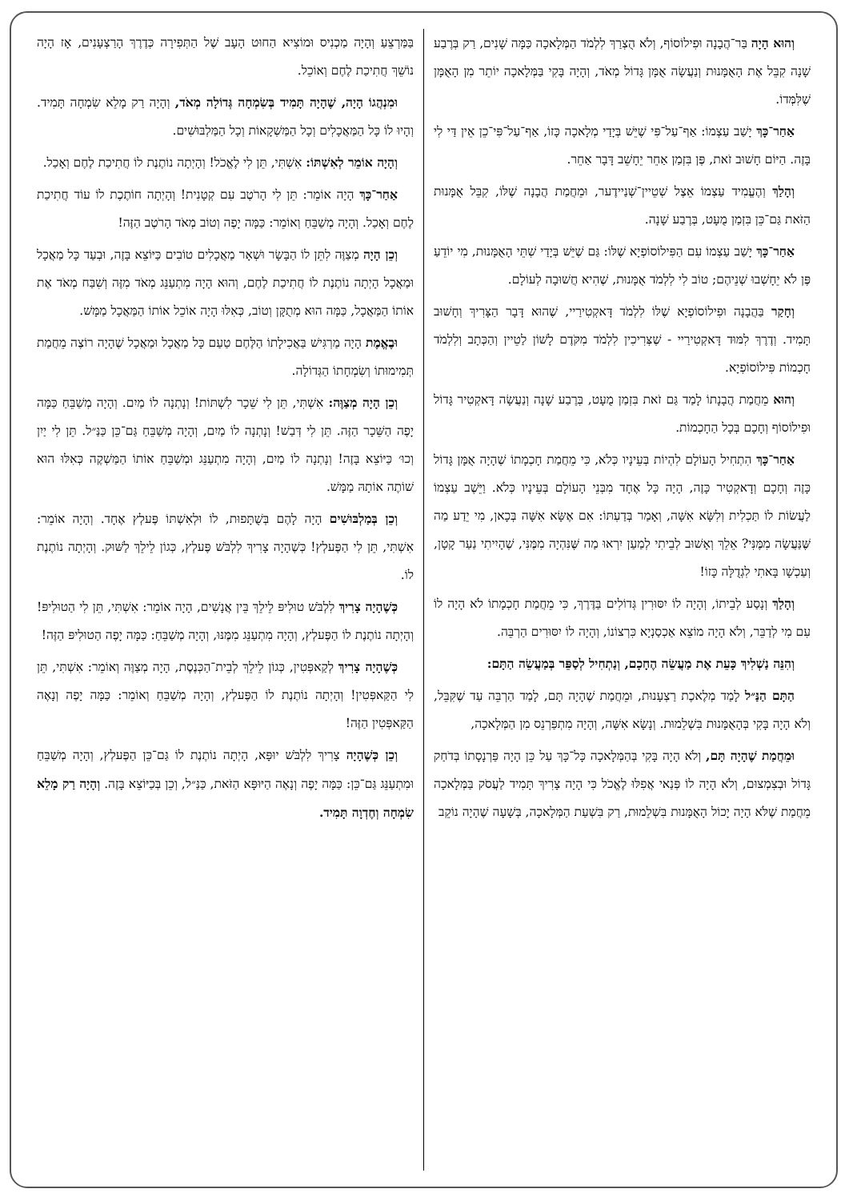וְהוּא הָיָה בַּר־הֲבָנָה וּפִילוֹסוֹף, וְלֹא הֻצְרַךְ לִלְמֹד הַמְּלָאכָה כַּמָּה שָׁנִים, רַק בְּרֶבַע שָׁנָה קִבֵּל אֶת הָאֻמָּנוּת וְנַעֲשָׂה אֻמָּן גָּדוֹל מְאֹד, וְהָיָה בָּקִי בַּמְּלָאכָה יוֹתֵר מִן הָאֻמָּן שֶׁלִּמְּדוֹ.
אַחַר־כָּךְ יָשַׁב עַצְמוֹ: אַף־עַל־פִּי שֶׁיֵּשׁ בְּיָדַי מְלָאכָה כָּזוֹ, אַף־עַל־פִּי־כֵן אֵין דַּי לִי בָּזֶה. הַיּוֹם חָשׁוּב זֹאת, פֶּן בִּזְמַן אַחֵר יֵחָשֵׁב דָּבָר אַחֵר.
וְהָלַךְ וְהֶעֱמִיד עַצְמוֹ אֵצֶל שְׁטֵיין־שְׁנַיידֶער, וּמֵחֲמַת הֲבָנָה שֶׁלּוֹ, קִבֵּל אֻמָּנוּת הַזֹּאת גַּם־כֵּן בִּזְמַן מֻעָט, בְּרֶבַע שָׁנָה.
אַחַר־כָּךְ יָשַׁב עַצְמוֹ עִם הַפִּילוֹסוֹפְיָא שֶׁלּוֹ: גַּם שֶׁיֵּשׁ בְּיָדַי שְׁתֵּי הָאֻמָּנוּת, מִי יוֹדֵעַ פֶּן לֹא יֵחָשְׁבוּ שְׁנֵיהֶם; טוֹב לִי לִלְמֹד אֻמָּנוּת, שֶׁהִיא חֲשׁוּבָה לְעוֹלָם.
וְחָקַר בַּהֲבָנָה וּפִילוֹסוֹפְיָא שֶׁלּוֹ לִלְמֹד דָּאקְטִירַיי, שֶׁהוּא דָּבָר הַצָּרִיךְ וְחָשׁוּב תָּמִיד. וְדֶרֶךְ לִמּוּד דָּאקְטִירַיי - שֶׁצְּרִיכִין לִלְמֹד מִקֹּדֶם לָשׁוֹן לַטֵיין וְהַכְּתָב וְלִלְמֹד חָכְמוֹת פִּילוֹסוֹפְיָא.
וְהוּא מֵחֲמַת הֲבָנָתוֹ לָמַד גַּם זֹאת בִּזְמַן מֻעָט, בְּרֶבַע שָׁנָה וְנַעֲשָׂה דָּאקְטִיר גָּדוֹל וּפִילוֹסוֹף וְחָכָם בְּכָל הַחָכְמוֹת.
אַחַר־כָּךְ הִתְחִיל הָעוֹלָם לִהְיוֹת בְּעֵינָיו כְּלֹא, כִּי מֵחֲמַת חָכְמָתוֹ שֶׁהָיָה אֻמָּן גָּדוֹל כָּזֶה וְחָכָם וְדָאקְטִיר כָּזֶה, הָיָה כָּל אֶחָד מִבְּנֵי הָעוֹלָם בְּעֵינָיו כְּלֹא. וַיֵּשֶׁב עַצְמוֹ לַעֲשׂוֹת לוֹ תַּכְלִית וְלִשָּׂא אִשָּׁה, וְאָמַר בְּדַעְתּוֹ: אִם אֶשָּׂא אִשָּׁה בְּכָאן, מִי יֵדַע מַה שֶּׁנַּעֲשָׂה מִמֶּנִּי? אֵלֵךְ וְאָשׁוּב לְבֵיתִי לְמַעַן יִרְאוּ מַה שֶּׁנִּהְיָה מִמֶּנִּי, שֶׁהָיִיתִי נַעַר קָטָן, וְעַכְשָׁו בָּאתִי לִגְדֻלָּה כָּזוֹ!
וְהָלַךְ וְנָסַע לְבֵיתוֹ, וְהָיָה לוֹ יִסּוּרִין גְּדוֹלִים בַּדֶּרֶךְ, כִּי מֵחֲמַת חָכְמָתוֹ לֹא הָיָה לוֹ עִם מִי לְדַבֵּר, וְלֹא הָיָה מוֹצֵא אַכְסַנְיָא כִּרְצוֹנוֹ, וְהָיָה לוֹ יִסּוּרִים הַרְבֵּה.
וְהִנֵּה נַשְׁלִיךְ כָּעֵת אֶת מַעֲשֵׂה הֶחָכָם, וְנַתְחִיל לְסַפֵּר בְּמַעֲשֵׂה הַתָּם:
הַתָּם הַנַּ״ל לָמַד מְלֶאכֶת רַצְעָנוּת, וּמֵחֲמַת שֶׁהָיָה תָּם, לָמַד הַרְבֵּה עַד שֶׁקִּבֵּל, וְלֹא הָיָה בָּקִי בְּהָאֻמָּנוּת בִּשְׁלֵמוּת. וְנָשָׂא אִשָּׁה, וְהָיָה מִתְפַּרְנֵס מִן הַמְּלָאכָה,
וּמֵחֲמַת שֶׁהָיָה תָּם, וְלֹא הָיָה בָּקִי בְּהַמְּלָאכָה כָּל־כָּךְ עַל כֵּן הָיָה פַּרְנָסָתוֹ בְּדֹחַק גָּדוֹל וּבְצִמְצוּם, וְלֹא הָיָה לוֹ פְּנַאי אֲפִלּוּ לֶאֱכֹל כִּי הָיָה צָרִיךְ תָּמִיד לַעֲסֹק בַּמְּלָאכָה מֵחֲמַת שֶׁלֹּא הָיָה יָכוֹל הָאֻמָּנוּת בִּשְׁלֵמוּת, רַק בִּשְׁעַת הַמְּלָאכָה, בְּשָׁעָה שֶׁהָיָה נוֹקֵב
בַּמַּרְצֵעַ וְהָיָה מַכְנִיס וּמוֹצִיא הַחוּט הָעָב שֶׁל הַתְּפִירָה כְּדֶרֶךְ הָרַצְעָנִים, אָז הָיָה נוֹשֵׁךְ חֲתִיכַת לֶחֶם וְאוֹכֵל.
וּמִנְהֲגוֹ הָיָה, שֶׁהָיָה תָּמִיד בְּשִׂמְחָה גְּדוֹלָה מְאֹד, וְהָיָה רַק מָלֵא שִׂמְחָה תָּמִיד. וְהָיוּ לוֹ כָּל הַמַּאֲכָלִים וְכָל הַמַּשְׁקָאוֹת וְכָל הַמַּלְבּוּשִׁים.
וְהָיָה אוֹמֵר לְאִשְׁתּוֹ: אִשְׁתִּי, תֵּן לִי לֶאֱכֹל! וְהָיְתָה נוֹתֶנֶת לוֹ חֲתִיכַת לֶחֶם וְאָכַל.
אַחַר־כָּךְ הָיָה אוֹמֵר: תֵּן לִי הָרֹטֶב עִם קְטָנִית! וְהָיְתָה חוֹתֶכֶת לוֹ עוֹד חֲתִיכַת לֶחֶם וְאָכַל. וְהָיָה מְשַׁבֵּחַ וְאוֹמֵר: כַּמָּה יָפֶה וְטוֹב מְאֹד הָרֹטֶב הַזֶּה!
וְכֵן הָיָה מְצַוֶּה לִתֵּן לוֹ הַבָּשָׂר וּשְׁאָר מַאֲכָלִים טוֹבִים כַּיּוֹצֵא בָּזֶה, וּבְעַד כָּל מַאֲכָל וּמַאֲכָל הָיְתָה נוֹתֶנֶת לוֹ חֲתִיכַת לֶחֶם, וְהוּא הָיָה מִתְעַנֵּג מְאֹד מִזֶּה וְשִׁבַּח מְאֹד אֶת אוֹתוֹ הַמַּאֲכָל, כַּמָּה הוּא מְתֻקָּן וְטוֹב, כְּאִלּוּ הָיָה אוֹכֵל אוֹתוֹ הַמַּאֲכָל מַמָּשׁ.
וּבֶאֱמֶת הָיָה מַרְגִּישׁ בַּאֲכִילָתוֹ הַלֶּחֶם טַעַם כָּל מַאֲכָל וּמַאֲכָל שֶׁהָיָה רוֹצֶה מֵחֲמַת תְּמִימוּתוֹ וְשִׂמְחָתוֹ הַגְּדוֹלָה.
וְכֵן הָיָה מְצַוֶּה: אִשְׁתִּי, תֵּן לִי שֵׁכָר לִשְׁתּוֹת! וְנָתְנָה לוֹ מַיִם. וְהָיָה מְשַׁבֵּחַ כַּמָּה יָפֶה הַשֵּׁכָר הַזֶּה. תֵּן לִי דְּבַשׁ! וְנָתְנָה לוֹ מַיִם, וְהָיָה מְשַׁבֵּחַ גַּם־כֵּן כַּנַּ״ל. תֵּן לִי יַיִן וְכוּ׳ כַּיּוֹצֵא בָּזֶה! וְנָתְנָה לוֹ מַיִם, וְהָיָה מִתְעַנֵּג וּמְשַׁבֵּחַ אוֹתוֹ הַמַּשְׁקֶה כְּאִלּוּ הוּא שׁוֹתֶה אוֹתָהּ מַמָּשׁ.
וְכֵן בְּמַלְבּוּשִׁים הָיָה לָהֶם בְּשֻׁתָּפוּת, לוֹ וּלְאִשְׁתּוֹ פֶּעלְץ אֶחָד. וְהָיָה אוֹמֵר: אִשְׁתִּי, תֵּן לִי הַפֶּעלְץ! כְּשֶׁהָיָה צָרִיךְ לִלְבֹּשׁ פֶּעלְץ, כְּגוֹן לֵילֵךְ לַשּׁוּק. וְהָיְתָה נוֹתֶנֶת לוֹ.
כְּשֶׁהָיָה צָרִיךְ לִלְבֹּשׁ טוּלִיפּ לֵילֵךְ בֵּין אֲנָשִׁים, הָיָה אוֹמֵר: אִשְׁתִּי, תֵּן לִי הַטוּלִיפּ! וְהָיְתָה נוֹתֶנֶת לוֹ הַפֶּעלְץ, וְהָיָה מִתְעַנֵּג מִמֶּנּוּ, וְהָיָה מְשַׁבֵּחַ: כַּמָּה יָפֶה הַטוּלִיפּ הַזֶּה!
כְּשֶׁהָיָה צָרִיךְ לְקַאפְּטִין, כְּגוֹן לֵילֵךְ לְבֵית־הַכְּנֶסֶת, הָיָה מְצַוֶּה וְאוֹמֵר: אִשְׁתִּי, תֵּן לִי הַקַּאפְּטִין! וְהָיְתָה נוֹתֶנֶת לוֹ הַפֶּעלְץ, וְהָיָה מְשַׁבֵּחַ וְאוֹמֵר: כַּמָּה יָפֶה וְנָאֶה הַקַּאפְּטִין הַזֶּה!
וְכֵן כְּשֶׁהָיָה צָרִיךְ לִלְבֹּשׁ יוּפָּא, הָיְתָה נוֹתֶנֶת לוֹ גַּם־כֵּן הַפֶּעלְץ, וְהָיָה מְשַׁבֵּחַ וּמִתְעַנֵּג גַּם־כֵּן: כַּמָּה יָפֶה וְנָאֶה הַיּוּפָּא הַזֹּאת, כַּנַּ״ל, וְכֵן בְּכַיּוֹצֵא בָּזֶה. וְהָיָה רַק מָלֵא שִׂמְחָה וְחֶדְוָה תָּמִיד.